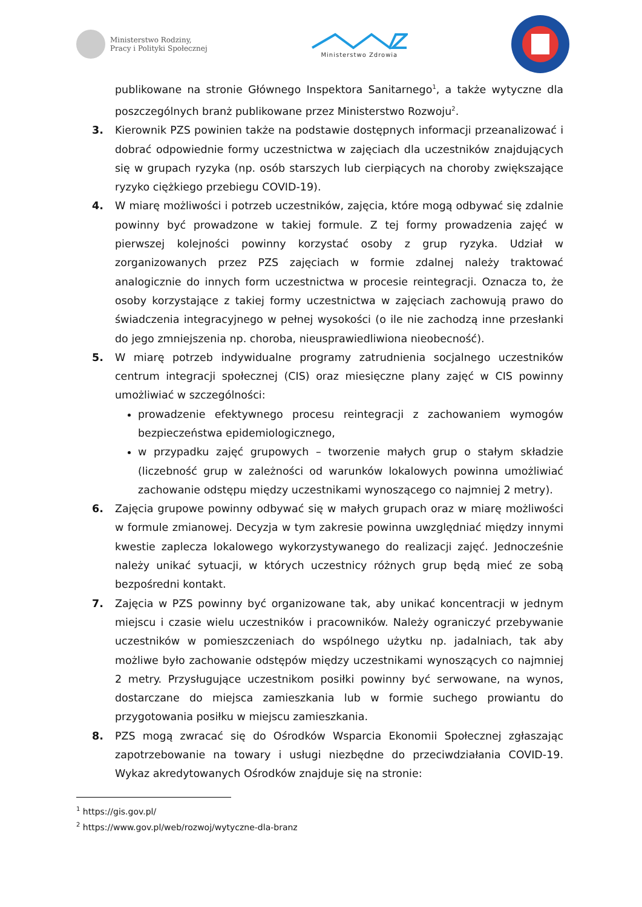Ministerstwo Rodziny,
Pracy i Polityki Społecznej
Ministerstwo Zdrowia
publikowane na stronie Głównego Inspektora Sanitarnego<sup>1</sup>, a także wytyczne dla poszczególnych branż publikowane przez Ministerstwo Rozwoju<sup>2</sup>.
3. Kierownik PZS powinien także na podstawie dostępnych informacji przeanalizować i dobrać odpowiednie formy uczestnictwa w zajęciach dla uczestników znajdujących się w grupach ryzyka (np. osób starszych lub cierpiących na choroby zwiększające ryzyko ciężkiego przebiegu COVID-19).
4. W miarę możliwości i potrzeb uczestników, zajęcia, które mogą odbywać się zdalnie powinny być prowadzone w takiej formule. Z tej formy prowadzenia zajęć w pierwszej kolejności powinny korzystać osoby z grup ryzyka. Udział w zorganizowanych przez PZS zajęciach w formie zdalnej należy traktować analogicznie do innych form uczestnictwa w procesie reintegracji. Oznacza to, że osoby korzystające z takiej formy uczestnictwa w zajęciach zachowują prawo do świadczenia integracyjnego w pełnej wysokości (o ile nie zachodzą inne przesłanki do jego zmniejszenia np. choroba, nieusprawiedliwiona nieobecność).
5. W miarę potrzeb indywidualne programy zatrudnienia socjalnego uczestników centrum integracji społecznej (CIS) oraz miesięczne plany zajęć w CIS powinny umożliwiać w szczególności:
prowadzenie efektywnego procesu reintegracji z zachowaniem wymogów bezpieczeństwa epidemiologicznego,
w przypadku zajęć grupowych – tworzenie małych grup o stałym składzie (liczebność grup w zależności od warunków lokalowych powinna umożliwiać zachowanie odstępu między uczestnikami wynoszącego co najmniej 2 metry).
6. Zajęcia grupowe powinny odbywać się w małych grupach oraz w miarę możliwości w formule zmianowej. Decyzja w tym zakresie powinna uwzględniać między innymi kwestie zaplecza lokalowego wykorzystywanego do realizacji zajęć. Jednocześnie należy unikać sytuacji, w których uczestnicy różnych grup będą mieć ze sobą bezpośredni kontakt.
7. Zajęcia w PZS powinny być organizowane tak, aby unikać koncentracji w jednym miejscu i czasie wielu uczestników i pracowników. Należy ograniczyć przebywanie uczestników w pomieszczeniach do wspólnego użytku np. jadalniach, tak aby możliwe było zachowanie odstępów między uczestnikami wynoszących co najmniej 2 metry. Przysługujące uczestnikom posiłki powinny być serwowane, na wynos, dostarczane do miejsca zamieszkania lub w formie suchego prowiantu do przygotowania posiłku w miejscu zamieszkania.
8. PZS mogą zwracać się do Ośrodków Wsparcia Ekonomii Społecznej zgłaszając zapotrzebowanie na towary i usługi niezbędne do przeciwdziałania COVID-19. Wykaz akredytowanych Ośrodków znajduje się na stronie:
<sup>1</sup> https://gis.gov.pl/
<sup>2</sup> https://www.gov.pl/web/rozwoj/wytyczne-dla-branz